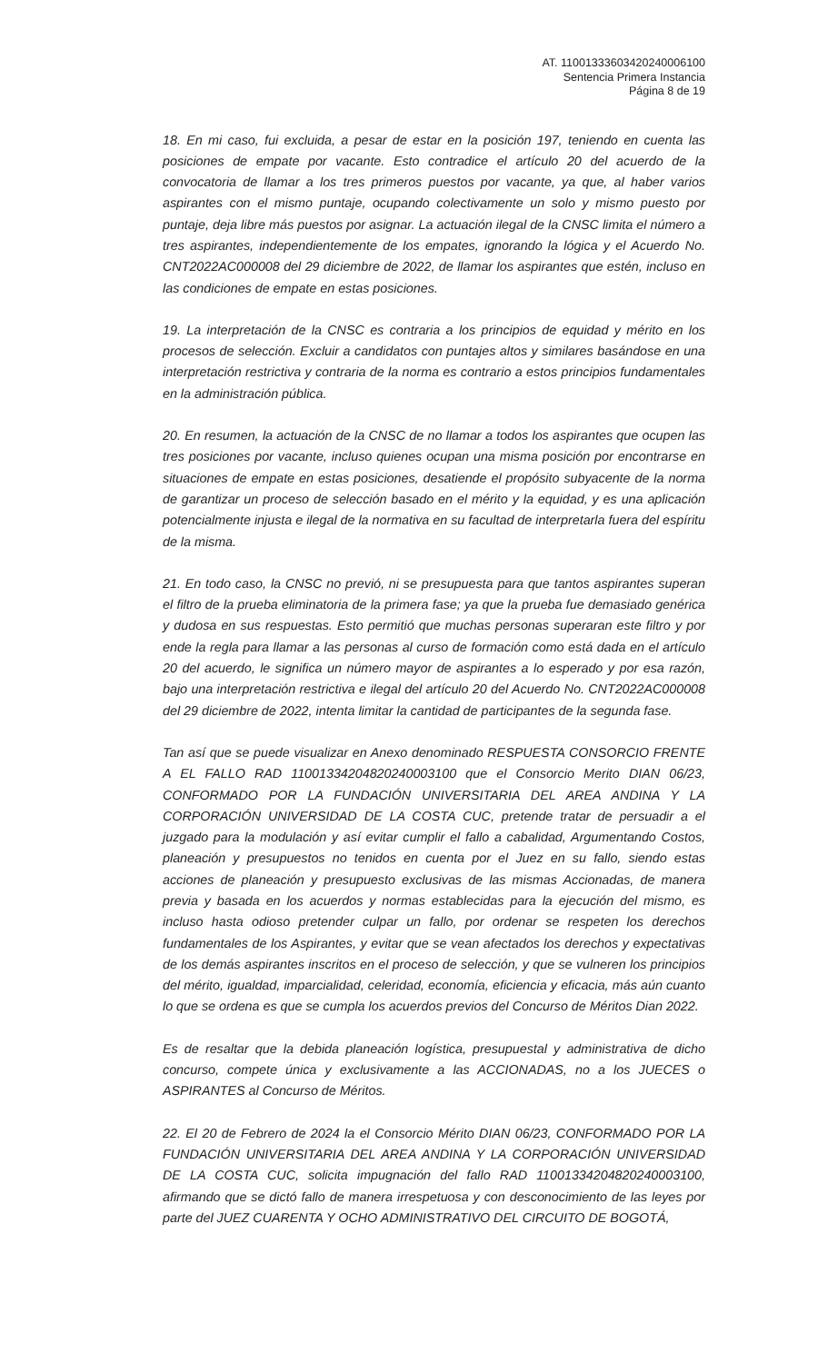AT. 11001333603420240006100
Sentencia Primera Instancia
Página 8 de 19
18. En mi caso, fui excluida, a pesar de estar en la posición 197, teniendo en cuenta las posiciones de empate por vacante. Esto contradice el artículo 20 del acuerdo de la convocatoria de llamar a los tres primeros puestos por vacante, ya que, al haber varios aspirantes con el mismo puntaje, ocupando colectivamente un solo y mismo puesto por puntaje, deja libre más puestos por asignar. La actuación ilegal de la CNSC limita el número a tres aspirantes, independientemente de los empates, ignorando la lógica y el Acuerdo No. CNT2022AC000008 del 29 diciembre de 2022, de llamar los aspirantes que estén, incluso en las condiciones de empate en estas posiciones.
19. La interpretación de la CNSC es contraria a los principios de equidad y mérito en los procesos de selección. Excluir a candidatos con puntajes altos y similares basándose en una interpretación restrictiva y contraria de la norma es contrario a estos principios fundamentales en la administración pública.
20. En resumen, la actuación de la CNSC de no llamar a todos los aspirantes que ocupen las tres posiciones por vacante, incluso quienes ocupan una misma posición por encontrarse en situaciones de empate en estas posiciones, desatiende el propósito subyacente de la norma de garantizar un proceso de selección basado en el mérito y la equidad, y es una aplicación potencialmente injusta e ilegal de la normativa en su facultad de interpretarla fuera del espíritu de la misma.
21. En todo caso, la CNSC no previó, ni se presupuesta para que tantos aspirantes superan el filtro de la prueba eliminatoria de la primera fase; ya que la prueba fue demasiado genérica y dudosa en sus respuestas. Esto permitió que muchas personas superaran este filtro y por ende la regla para llamar a las personas al curso de formación como está dada en el artículo 20 del acuerdo, le significa un número mayor de aspirantes a lo esperado y por esa razón, bajo una interpretación restrictiva e ilegal del artículo 20 del Acuerdo No. CNT2022AC000008 del 29 diciembre de 2022, intenta limitar la cantidad de participantes de la segunda fase.
Tan así que se puede visualizar en Anexo denominado RESPUESTA CONSORCIO FRENTE A EL FALLO RAD 11001334204820240003100 que el Consorcio Merito DIAN 06/23, CONFORMADO POR LA FUNDACIÓN UNIVERSITARIA DEL AREA ANDINA Y LA CORPORACIÓN UNIVERSIDAD DE LA COSTA CUC, pretende tratar de persuadir a el juzgado para la modulación y así evitar cumplir el fallo a cabalidad, Argumentando Costos, planeación y presupuestos no tenidos en cuenta por el Juez en su fallo, siendo estas acciones de planeación y presupuesto exclusivas de las mismas Accionadas, de manera previa y basada en los acuerdos y normas establecidas para la ejecución del mismo, es incluso hasta odioso pretender culpar un fallo, por ordenar se respeten los derechos fundamentales de los Aspirantes, y evitar que se vean afectados los derechos y expectativas de los demás aspirantes inscritos en el proceso de selección, y que se vulneren los principios del mérito, igualdad, imparcialidad, celeridad, economía, eficiencia y eficacia, más aún cuanto lo que se ordena es que se cumpla los acuerdos previos del Concurso de Méritos Dian 2022.
Es de resaltar que la debida planeación logística, presupuestal y administrativa de dicho concurso, compete única y exclusivamente a las ACCIONADAS, no a los JUECES o ASPIRANTES al Concurso de Méritos.
22. El 20 de Febrero de 2024 la el Consorcio Mérito DIAN 06/23, CONFORMADO POR LA FUNDACIÓN UNIVERSITARIA DEL AREA ANDINA Y LA CORPORACIÓN UNIVERSIDAD DE LA COSTA CUC, solicita impugnación del fallo RAD 11001334204820240003100, afirmando que se dictó fallo de manera irrespetuosa y con desconocimiento de las leyes por parte del JUEZ CUARENTA Y OCHO ADMINISTRATIVO DEL CIRCUITO DE BOGOTÁ,